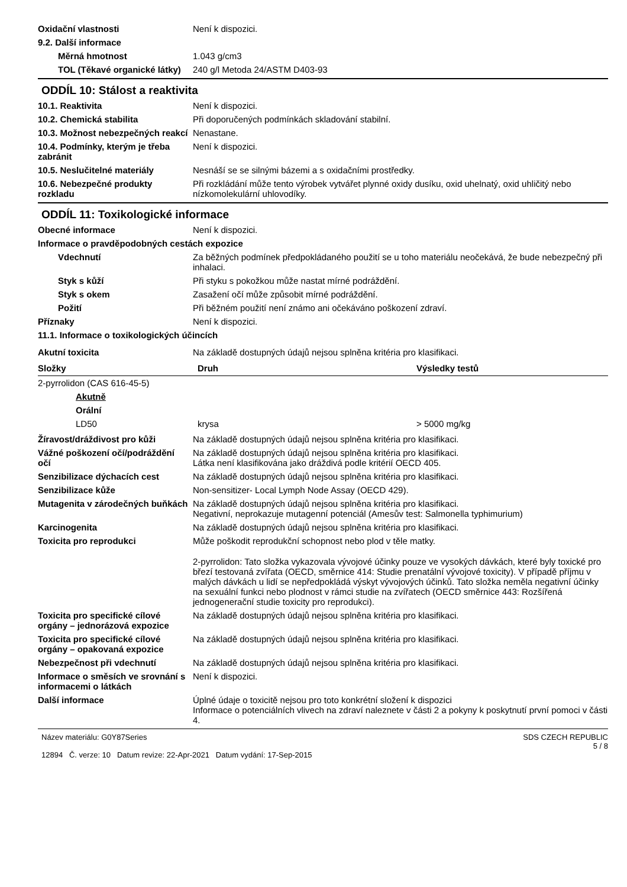Oxidační vlastnosti Není k dispozici.
9.2. Další informace
Měrná hmotnost 1.043 g/cm3
TOL (Těkavé organické látky)
240 g/l Metoda 24/ASTM D403-93
ODDÍL 10: Stálost a reaktivita
10.1. Reaktivita Není k dispozici.
10.2. Chemická stabilita Při doporučených podmínkách skladování stabilní.
10.3. Možnost nebezpečných reakcí
Nenastane.
10.4. Podmínky, kterým je třeba zabránit
Není k dispozici.
10.5. Neslučitelné materiály Nesnáší se se silnými bázemi a s oxidačními prostředky.
10.6. Nebezpečné produkty rozkladu
Při rozkládání může tento výrobek vytvářet plynné oxidy dusíku, oxid uhelnatý, oxid uhličitý nebo nízkomolekulární uhlovodíky.
ODDÍL 11: Toxikologické informace
Obecné informace Není k dispozici.
Informace o pravděpodobných cestách expozice
Vdechnutí Za běžných podmínek předpokládaného použití se u toho materiálu neočekává, že bude nebezpečný při inhalaci.
Styk s kůží Při styku s pokožkou může nastat mírné podráždění.
Styk s okem Zasažení očí může způsobit mírné podráždění.
Požití Při běžném použití není známo ani očekáváno poškození zdraví.
Příznaky Není k dispozici.
11.1. Informace o toxikologických účincích
Akutní toxicita Na základě dostupných údajů nejsou splněna kritéria pro klasifikaci.
| Složky | Druh | Výsledky testů |
| --- | --- | --- |
| 2-pyrrolidon (CAS 616-45-5) | | |
| Akutně | | |
| Orální | | |
| LD50 | krysa | > 5000 mg/kg |
Žíravost/dráždivost pro kůži Na základě dostupných údajů nejsou splněna kritéria pro klasifikaci.
Vážné poškození očí/podráždění očí
Na základě dostupných údajů nejsou splněna kritéria pro klasifikaci.
Látka není klasifikována jako dráždivá podle kritérií OECD 405.
Senzibilizace dýchacích cest Na základě dostupných údajů nejsou splněna kritéria pro klasifikaci.
Senzibilizace kůže Non-sensitizer- Local Lymph Node Assay (OECD 429).
Mutagenita v zárodečných buňkách
Na základě dostupných údajů nejsou splněna kritéria pro klasifikaci.
Negativní, neprokazuje mutagenní potenciál (Amesův test: Salmonella typhimurium)
Karcinogenita Na základě dostupných údajů nejsou splněna kritéria pro klasifikaci.
Toxicita pro reprodukci Může poškodit reprodukční schopnost nebo plod v těle matky.
2-pyrrolidon: Tato složka vykazovala vývojové účinky pouze ve vysokých dávkách, které byly toxické pro březí testovaná zvířata (OECD, směrnice 414: Studie prenatální vývojové toxicity). V případě příjmu v malých dávkách u lidí se nepředpokládá výskyt vývojových účinků. Tato složka neměla negativní účinky na sexuální funkci nebo plodnost v rámci studie na zvířatech (OECD směrnice 443: Rozšířená jednogenerační studie toxicity pro reprodukci).
Toxicita pro specifické cílové orgány – jednorázová expozice
Na základě dostupných údajů nejsou splněna kritéria pro klasifikaci.
Toxicita pro specifické cílové orgány – opakovaná expozice
Na základě dostupných údajů nejsou splněna kritéria pro klasifikaci.
Nebezpečnost při vdechnutí Na základě dostupných údajů nejsou splněna kritéria pro klasifikaci.
Informace o směsích ve srovnání s informacemi o látkách
Není k dispozici.
Další informace Úplné údaje o toxicitě nejsou pro toto konkrétní složení k dispozici
Informace o potenciálních vlivech na zdraví naleznete v části 2 a pokyny k poskytnutí první pomoci v části 4.
Název materiálu: G0Y87Series
12894 Č. verze: 10 Datum revize: 22-Apr-2021 Datum vydání: 17-Sep-2015
SDS CZECH REPUBLIC
5 / 8